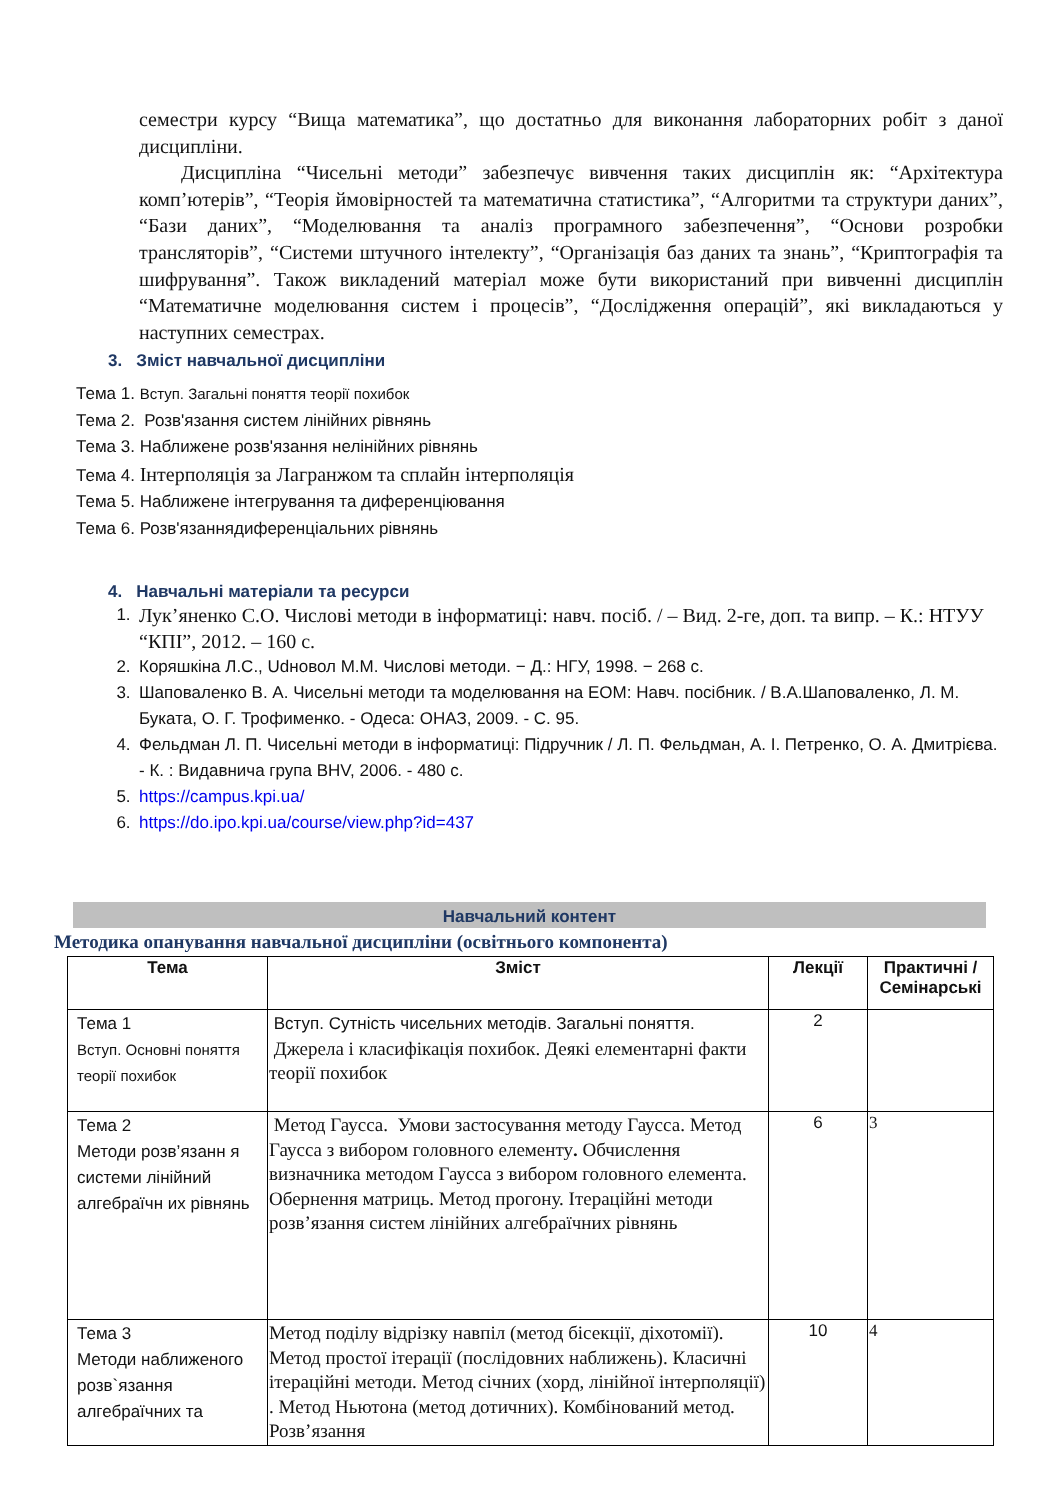семестри курсу “Вища математика”, що достатньо для виконання лабораторних робіт з даної дисципліни.
Дисципліна “Чисельні методи” забезпечує вивчення таких дисциплін як: “Архітектура комп’ютерів”, “Теорія ймовірностей та математична статистика”, “Алгоритми та структури даних”, “Бази даних”, “Моделювання та аналіз програмного забезпечення”, “Основи розробки трансляторів”, “Системи штучного інтелекту”, “Організація баз даних та знань”, “Криптографія та шифрування”. Також викладений матеріал може бути використаний при вивченні дисциплін “Математичне моделювання систем і процесів”, “Дослідження операцій”, які викладаються у наступних семестрах.
3. Зміст навчальної дисципліни
Тема 1. Вступ. Загальні поняття теорії похибок
Тема 2. Розв'язання систем лінійних рівнянь
Тема 3. Наближене розв'язання нелінійних рівнянь
Тема 4. Інтерполяція за Лагранжом та сплайн інтерполяція
Тема 5. Наближене інтегрування та диференціювання
Тема 6. Розв'язаннядиференціальних рівнянь
4. Навчальні матеріали та ресурси
1. Лук’яненко С.О. Числові методи в інформатиці: навч. посіб. / – Вид. 2-ге, доп. та випр. – К.: НТУУ “КПІ”, 2012. – 160 с.
2. Коряшкіна Л.С., Udновол М.М. Числові методи. − Д.: НГУ, 1998. − 268 с.
3. Шаповаленко В. А. Чисельні методи та моделювання на ЕОМ: Навч. посібник. / В.А.Шаповаленко, Л. М. Буката, О. Г. Трофименко. - Одеса: ОНАЗ, 2009. - С. 95.
4. Фельдман Л. П. Чисельні методи в інформатиці: Підручник / Л. П. Фельдман, А. І. Петренко, О. А. Дмитрієва. - К. : Видавнича група BHV, 2006. - 480 с.
5. https://campus.kpi.ua/
6. https://do.ipo.kpi.ua/course/view.php?id=437
Навчальний контент
Методика опанування навчальної дисципліни (освітнього компонента)
| Тема | Зміст | Лекції | Практичні / Семінарські |
| --- | --- | --- | --- |
| Тема 1 Вступ. Основні поняття теорії похибок | Вступ. Сутність чисельних методів. Загальні поняття. Джерела і класифікація похибок. Деякі елементарні факти теорії похибок | 2 | |
| Тема 2 Методи розв’язанн я системи лінійний алгебраїчн их рівнянь | Метод Гаусса. Умови застосування методу Гаусса. Метод Гаусса з вибором головного елементу . Обчислення визначника методом Гаусса з вибором головного елемента. Обернення матриць. Метод прогону. Ітераційні методи розв’язання систем лінійних алгебраїчних рівнянь | 6 | 3 |
| Тема 3 Методи наближеного розв`язання алгебраїчних та | Метод поділу відрізку навпіл (метод бісекції, діхотомії). Метод простої ітерації (послідовних наближень). Класичні ітераційні методи. Метод січних (хорд, лінійної інтерполяції) . Метод Ньютона (метод дотичних). Комбінований метод. Розв’язання | 10 | 4 |